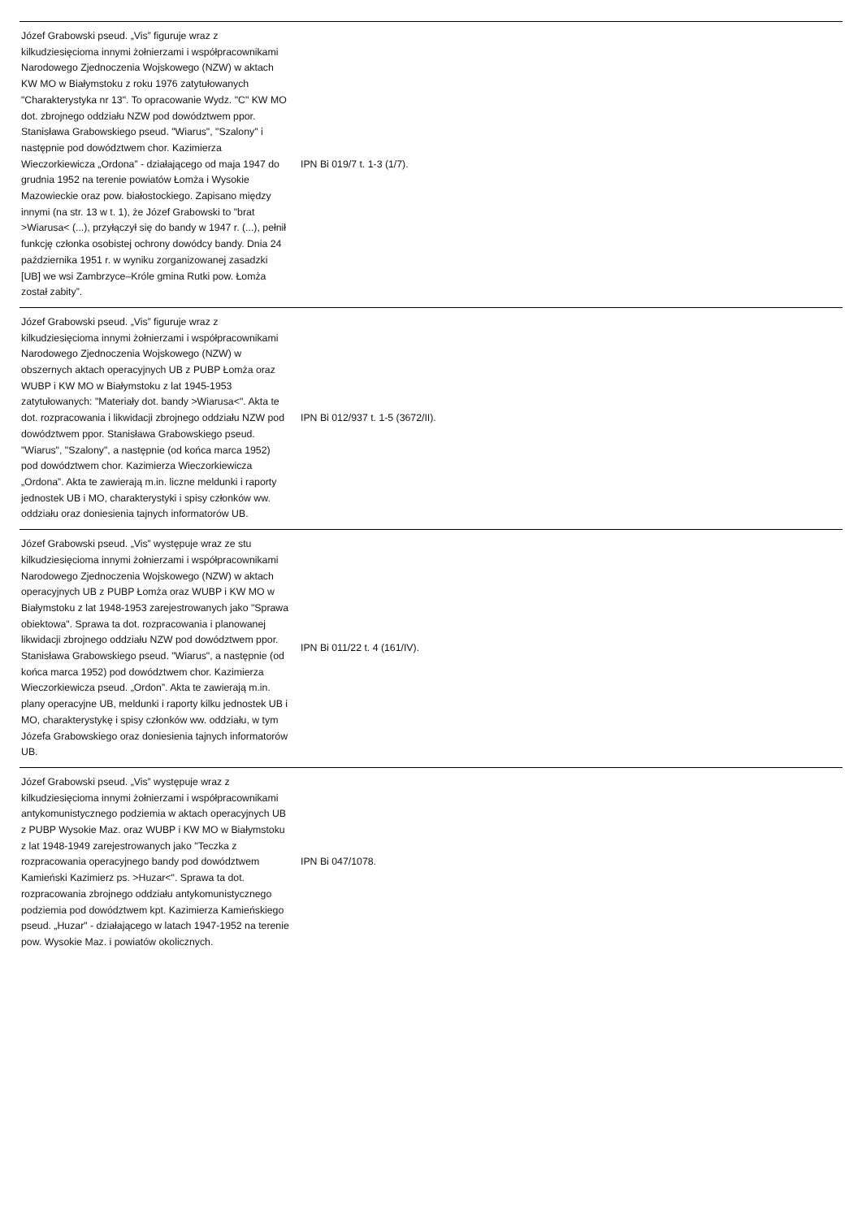| Józef Grabowski pseud. „Vis” figuruje wraz z kilkudziesięcioma innymi żołnierzami i współpracownikami Narodowego Zjednoczenia Wojskowego (NZW) w aktach KW MO w Białymstoku z roku 1976 zatytułowanych "Charakterystyka nr 13". To opracowanie Wydz. "C" KW MO dot. zbrojnego oddziału NZW pod dowództwem ppor. Stanisława Grabowskiego pseud. "Wiarus", "Szalony" i następnie pod dowództwem chor. Kazimierza Wieczorkiewicza „Ordona” - działającego od maja 1947 do grudnia 1952 na terenie powiatów Łomża i Wysokie Mazowieckie oraz pow. białostockiego. Zapisano między innymi (na str. 13 w t. 1), że Józef Grabowski to "brat >Wiarusa< (...), przyłączył się do bandy w 1947 r. (...), pełnił funkcję członka osobistej ochrony dowódcy bandy. Dnia 24 października 1951 r. w wyniku zorganizowanej zasadzki [UB] we wsi Zambrzyce–Króle gmina Rutki pow. Łomża został zabity”. | IPN Bi 019/7 t. 1-3 (1/7). | |
| Józef Grabowski pseud. „Vis” figuruje wraz z kilkudziesięcioma innymi żołnierzami i współpracownikami Narodowego Zjednoczenia Wojskowego (NZW) w obszernych aktach operacyjnych UB z PUBP Łomża oraz WUBP i KW MO w Białymstoku z lat 1945-1953 zatytułowanych: "Materiały dot. bandy >Wiarusa<". Akta te dot. rozpracowania i likwidacji zbrojnego oddziału NZW pod dowództwem ppor. Stanisława Grabowskiego pseud. "Wiarus", "Szalony", a następnie (od końca marca 1952) pod dowództwem chor. Kazimierza Wieczorkiewicza „Ordona”. Akta te zawierają m.in. liczne meldunki i raporty jednostek UB i MO, charakterystyki i spisy członków ww. oddziału oraz doniesienia tajnych informatorów UB. | IPN Bi 012/937 t. 1-5 (3672/II). | |
| Józef Grabowski pseud. „Vis” występuje wraz ze stu kilkudziesięcioma innymi żołnierzami i współpracownikami Narodowego Zjednoczenia Wojskowego (NZW) w aktach operacyjnych UB z PUBP Łomża oraz WUBP i KW MO w Białymstoku z lat 1948-1953 zarejestrowanych jako "Sprawa obiektowa". Sprawa ta dot. rozpracowania i planowanej likwidacji zbrojnego oddziału NZW pod dowództwem ppor. Stanisława Grabowskiego pseud. "Wiarus", a następnie (od końca marca 1952) pod dowództwem chor. Kazimierza Wieczorkiewicza pseud. „Ordon”. Akta te zawierają m.in. plany operacyjne UB, meldunki i raporty kilku jednostek UB i MO, charakterystykę i spisy członków ww. oddziału, w tym Józefa Grabowskiego oraz doniesienia tajnych informatorów UB. | IPN Bi 011/22 t. 4 (161/IV). | |
| Józef Grabowski pseud. „Vis” występuje wraz z kilkudziesięcioma innymi żołnierzami i współpracownikami antykomunistycznego podziemia w aktach operacyjnych UB z PUBP Wysokie Maz. oraz WUBP i KW MO w Białymstoku z lat 1948-1949 zarejestrowanych jako "Teczka z rozpracowania operacyjnego bandy pod dowództwem Kamieński Kazimierz ps. >Huzar<". Sprawa ta dot. rozpracowania zbrojnego oddziału antykomunistycznego podziemia pod dowództwem kpt. Kazimierza Kamieńskiego pseud. „Huzar" - działającego w latach 1947-1952 na terenie pow. Wysokie Maz. i powiatów okolicznych. | IPN Bi 047/1078. | |